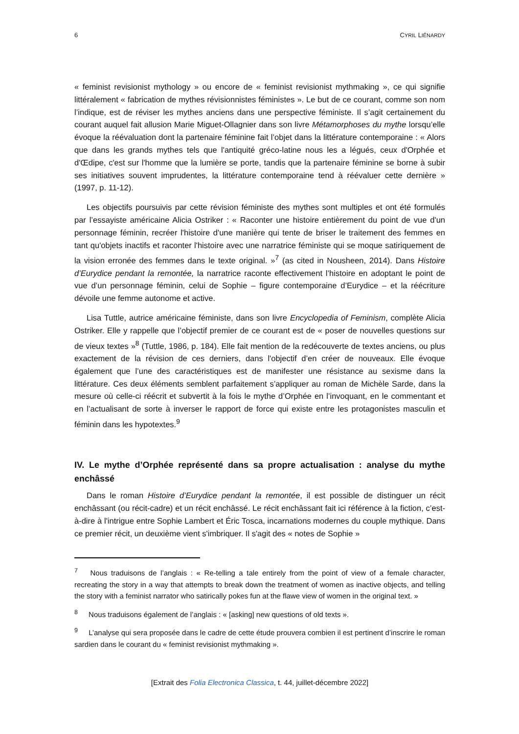6 CYRIL LIÉNARDY
« feminist revisionist mythology » ou encore de « feminist revisionist mythmaking », ce qui signifie littéralement « fabrication de mythes révisionnistes féministes ». Le but de ce courant, comme son nom l’indique, est de réviser les mythes anciens dans une perspective féministe. Il s’agit certainement du courant auquel fait allusion Marie Miguet-Ollagnier dans son livre Métamorphoses du mythe lorsqu’elle évoque la réévaluation dont la partenaire féminine fait l’objet dans la littérature contemporaine : « Alors que dans les grands mythes tels que l'antiquité gréco-latine nous les a légués, ceux d'Orphée et d'Œdipe, c'est sur l'homme que la lumière se porte, tandis que la partenaire féminine se borne à subir ses initiatives souvent imprudentes, la littérature contemporaine tend à réévaluer cette dernière » (1997, p. 11-12).
Les objectifs poursuivis par cette révision féministe des mythes sont multiples et ont été formulés par l’essayiste américaine Alicia Ostriker : « Raconter une histoire entièrement du point de vue d'un personnage féminin, recréer l'histoire d'une manière qui tente de briser le traitement des femmes en tant qu'objets inactifs et raconter l'histoire avec une narratrice féministe qui se moque satiriquement de la vision erronée des femmes dans le texte original. »<sup>7</sup> (as cited in Nousheen, 2014). Dans Histoire d’Eurydice pendant la remontée, la narratrice raconte effectivement l’histoire en adoptant le point de vue d’un personnage féminin, celui de Sophie – figure contemporaine d’Eurydice – et la réécriture dévoile une femme autonome et active.
Lisa Tuttle, autrice américaine féministe, dans son livre Encyclopedia of Feminism, complète Alicia Ostriker. Elle y rappelle que l’objectif premier de ce courant est de « poser de nouvelles questions sur de vieux textes »<sup>8</sup> (Tuttle, 1986, p. 184). Elle fait mention de la redécouverte de textes anciens, ou plus exactement de la révision de ces derniers, dans l'objectif d’en créer de nouveaux. Elle évoque également que l’une des caractéristiques est de manifester une résistance au sexisme dans la littérature. Ces deux éléments semblent parfaitement s’appliquer au roman de Michèle Sarde, dans la mesure où celle-ci réécrit et subvertit à la fois le mythe d’Orphée en l’invoquant, en le commentant et en l’actualisant de sorte à inverser le rapport de force qui existe entre les protagonistes masculin et féminin dans les hypotextes.<sup>9</sup>
IV. Le mythe d’Orphée représenté dans sa propre actualisation : analyse du mythe enchâssé
Dans le roman Histoire d’Eurydice pendant la remontée, il est possible de distinguer un récit enchâssant (ou récit-cadre) et un récit enchâssé. Le récit enchâssant fait ici référence à la fiction, c’est-à-dire à l'intrigue entre Sophie Lambert et Éric Tosca, incarnations modernes du couple mythique. Dans ce premier récit, un deuxième vient s'imbriquer. Il s'agit des « notes de Sophie »
<sup>7</sup> Nous traduisons de l’anglais : « Re-telling a tale entirely from the point of view of a female character, recreating the story in a way that attempts to break down the treatment of women as inactive objects, and telling the story with a feminist narrator who satirically pokes fun at the flawe view of women in the original text. »
<sup>8</sup> Nous traduisons également de l’anglais : « [asking] new questions of old texts ».
<sup>9</sup> L’analyse qui sera proposée dans le cadre de cette étude prouvera combien il est pertinent d’inscrire le roman sardien dans le courant du « feminist revisionist mythmaking ».
[Extrait des Folia Electronica Classica, t. 44, juillet-décembre 2022]